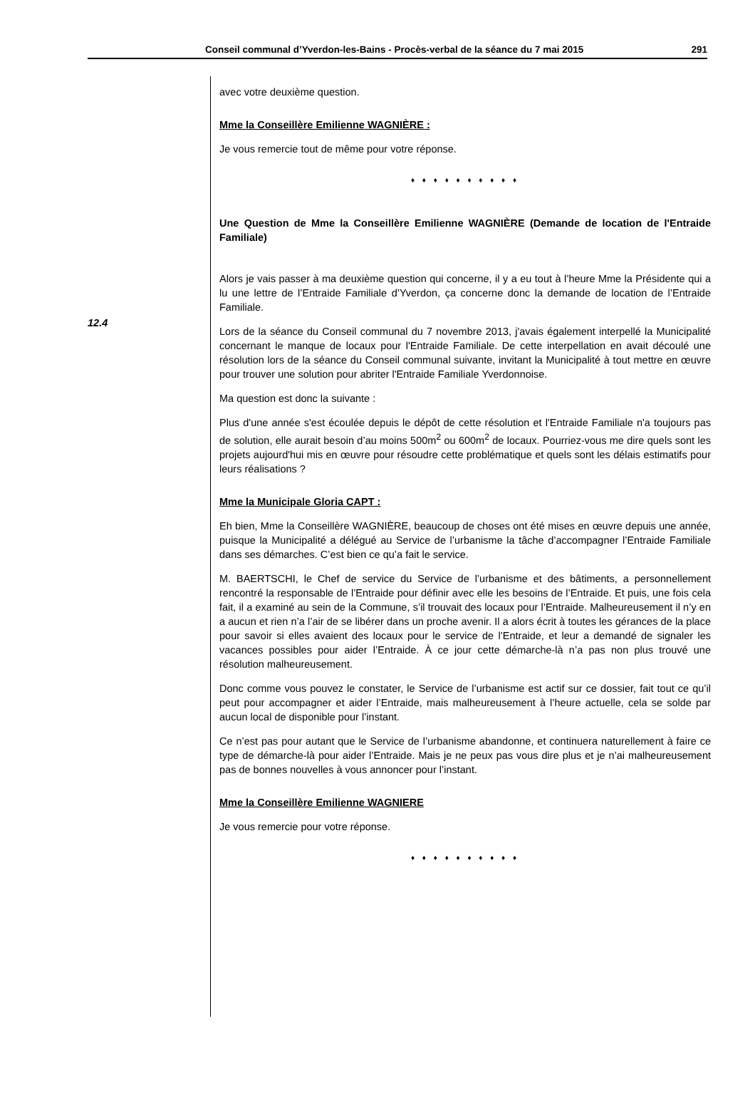Conseil communal d’Yverdon-les-Bains - Procès-verbal de la séance du 7 mai 2015 291
12.4
avec votre deuxième question.
Mme la Conseillère Emilienne WAGNIÈRE :
Je vous remercie tout de même pour votre réponse.
♦ ♦ ♦ ♦ ♦ ♦ ♦ ♦ ♦ ♦
Une Question de Mme la Conseillère Emilienne WAGNIÈRE (Demande de location de l'Entraide Familiale)
Alors je vais passer à ma deuxième question qui concerne, il y a eu tout à l’heure Mme la Présidente qui a lu une lettre de l’Entraide Familiale d’Yverdon, ça concerne donc la demande de location de l’Entraide Familiale.
Lors de la séance du Conseil communal du 7 novembre 2013, j'avais également interpellé la Municipalité concernant le manque de locaux pour l'Entraide Familiale. De cette interpellation en avait découlé une résolution lors de la séance du Conseil communal suivante, invitant la Municipalité à tout mettre en œuvre pour trouver une solution pour abriter l'Entraide Familiale Yverdonnoise.
Ma question est donc la suivante :
Plus d'une année s'est écoulée depuis le dépôt de cette résolution et l'Entraide Familiale n'a toujours pas de solution, elle aurait besoin d’au moins 500m<sup>2</sup> ou 600m<sup>2</sup> de locaux. Pourriez-vous me dire quels sont les projets aujourd'hui mis en œuvre pour résoudre cette problématique et quels sont les délais estimatifs pour leurs réalisations ?
Mme la Municipale Gloria CAPT :
Eh bien, Mme la Conseillère WAGNIÈRE, beaucoup de choses ont été mises en œuvre depuis une année, puisque la Municipalité a délégué au Service de l’urbanisme la tâche d’accompagner l’Entraide Familiale dans ses démarches. C’est bien ce qu’a fait le service.
M. BAERTSCHI, le Chef de service du Service de l’urbanisme et des bâtiments, a personnellement rencontré la responsable de l’Entraide pour définir avec elle les besoins de l’Entraide. Et puis, une fois cela fait, il a examiné au sein de la Commune, s’il trouvait des locaux pour l’Entraide. Malheureusement il n’y en a aucun et rien n’a l’air de se libérer dans un proche avenir. Il a alors écrit à toutes les gérances de la place pour savoir si elles avaient des locaux pour le service de l’Entraide, et leur a demandé de signaler les vacances possibles pour aider l’Entraide. À ce jour cette démarche-là n’a pas non plus trouvé une résolution malheureusement.
Donc comme vous pouvez le constater, le Service de l’urbanisme est actif sur ce dossier, fait tout ce qu’il peut pour accompagner et aider l’Entraide, mais malheureusement à l’heure actuelle, cela se solde par aucun local de disponible pour l’instant.
Ce n’est pas pour autant que le Service de l’urbanisme abandonne, et continuera naturellement à faire ce type de démarche-là pour aider l’Entraide. Mais je ne peux pas vous dire plus et je n’ai malheureusement pas de bonnes nouvelles à vous annoncer pour l’instant.
Mme la Conseillère Emilienne WAGNIERE
Je vous remercie pour votre réponse.
♦ ♦ ♦ ♦ ♦ ♦ ♦ ♦ ♦ ♦